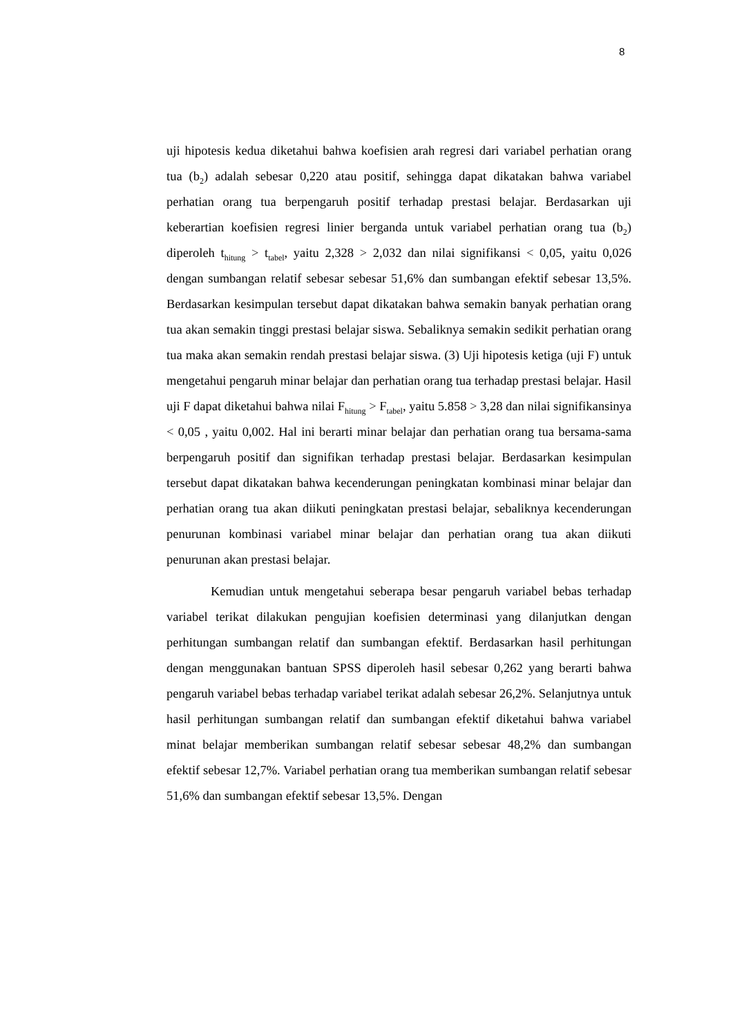8
uji hipotesis kedua diketahui bahwa koefisien arah regresi dari variabel perhatian orang tua (b<sub>2</sub>) adalah sebesar 0,220 atau positif, sehingga dapat dikatakan bahwa variabel perhatian orang tua berpengaruh positif terhadap prestasi belajar. Berdasarkan uji keberartian koefisien regresi linier berganda untuk variabel perhatian orang tua (b<sub>2</sub>) diperoleh t<sub>hitung</sub> > t<sub>tabel</sub>, yaitu 2,328 > 2,032 dan nilai signifikansi < 0,05, yaitu 0,026 dengan sumbangan relatif sebesar sebesar 51,6% dan sumbangan efektif sebesar 13,5%. Berdasarkan kesimpulan tersebut dapat dikatakan bahwa semakin banyak perhatian orang tua akan semakin tinggi prestasi belajar siswa. Sebaliknya semakin sedikit perhatian orang tua maka akan semakin rendah prestasi belajar siswa. (3) Uji hipotesis ketiga (uji F) untuk mengetahui pengaruh minar belajar dan perhatian orang tua terhadap prestasi belajar. Hasil uji F dapat diketahui bahwa nilai F<sub>hitung</sub> > F<sub>tabel</sub>, yaitu 5.858 > 3,28 dan nilai signifikansinya < 0,05 , yaitu 0,002. Hal ini berarti minar belajar dan perhatian orang tua bersama-sama berpengaruh positif dan signifikan terhadap prestasi belajar. Berdasarkan kesimpulan tersebut dapat dikatakan bahwa kecenderungan peningkatan kombinasi minar belajar dan perhatian orang tua akan diikuti peningkatan prestasi belajar, sebaliknya kecenderungan penurunan kombinasi variabel minar belajar dan perhatian orang tua akan diikuti penurunan akan prestasi belajar.
Kemudian untuk mengetahui seberapa besar pengaruh variabel bebas terhadap variabel terikat dilakukan pengujian koefisien determinasi yang dilanjutkan dengan perhitungan sumbangan relatif dan sumbangan efektif. Berdasarkan hasil perhitungan dengan menggunakan bantuan SPSS diperoleh hasil sebesar 0,262 yang berarti bahwa pengaruh variabel bebas terhadap variabel terikat adalah sebesar 26,2%. Selanjutnya untuk hasil perhitungan sumbangan relatif dan sumbangan efektif diketahui bahwa variabel minat belajar memberikan sumbangan relatif sebesar sebesar 48,2% dan sumbangan efektif sebesar 12,7%. Variabel perhatian orang tua memberikan sumbangan relatif sebesar 51,6% dan sumbangan efektif sebesar 13,5%. Dengan